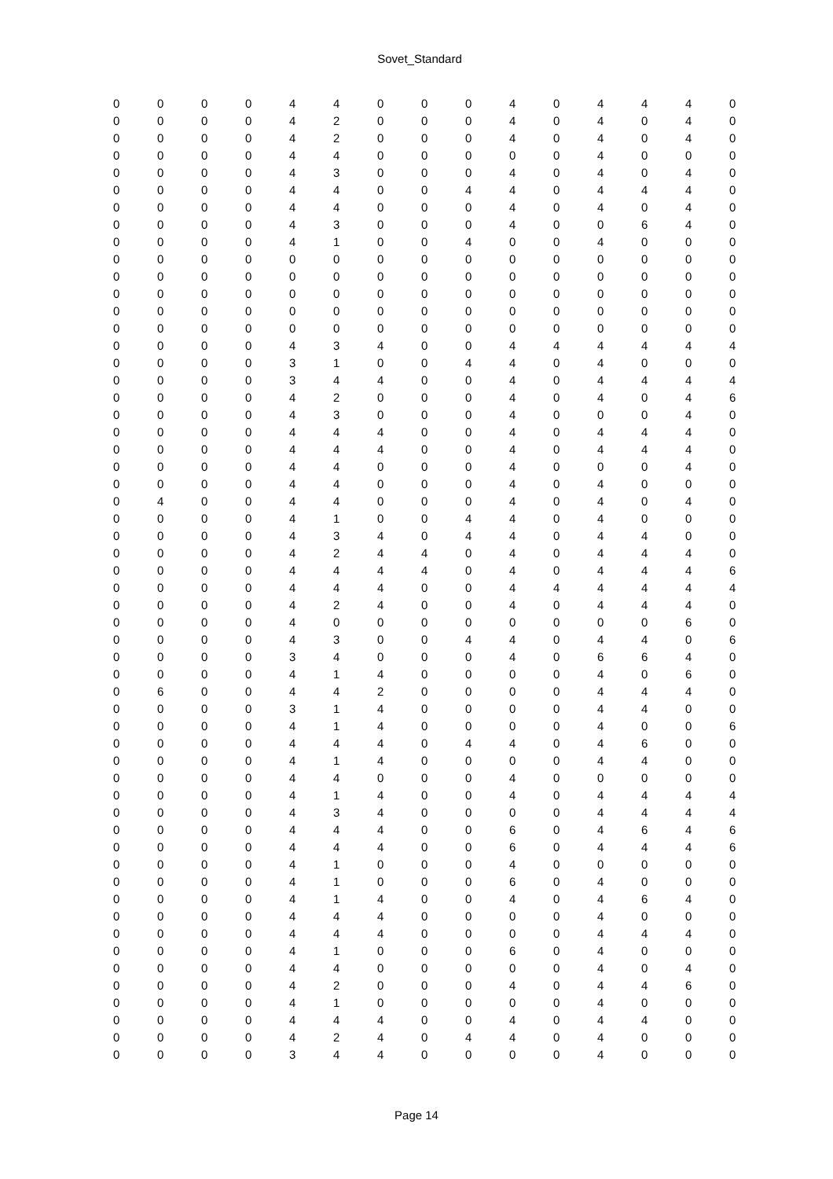Sovet_Standard
| 0 | 0 | 0 | 0 | 4 | 4 | 0 | 0 | 0 | 4 | 0 | 4 | 4 | 4 | 0 |
| 0 | 0 | 0 | 0 | 4 | 2 | 0 | 0 | 0 | 4 | 0 | 4 | 0 | 4 | 0 |
| 0 | 0 | 0 | 0 | 4 | 2 | 0 | 0 | 0 | 4 | 0 | 4 | 0 | 4 | 0 |
| 0 | 0 | 0 | 0 | 4 | 4 | 0 | 0 | 0 | 0 | 0 | 4 | 0 | 0 | 0 |
| 0 | 0 | 0 | 0 | 4 | 3 | 0 | 0 | 0 | 4 | 0 | 4 | 0 | 4 | 0 |
| 0 | 0 | 0 | 0 | 4 | 4 | 0 | 0 | 4 | 4 | 0 | 4 | 4 | 4 | 0 |
| 0 | 0 | 0 | 0 | 4 | 4 | 0 | 0 | 0 | 4 | 0 | 4 | 0 | 4 | 0 |
| 0 | 0 | 0 | 0 | 4 | 3 | 0 | 0 | 0 | 4 | 0 | 0 | 6 | 4 | 0 |
| 0 | 0 | 0 | 0 | 4 | 1 | 0 | 0 | 4 | 0 | 0 | 4 | 0 | 0 | 0 |
| 0 | 0 | 0 | 0 | 0 | 0 | 0 | 0 | 0 | 0 | 0 | 0 | 0 | 0 | 0 |
| 0 | 0 | 0 | 0 | 0 | 0 | 0 | 0 | 0 | 0 | 0 | 0 | 0 | 0 | 0 |
| 0 | 0 | 0 | 0 | 0 | 0 | 0 | 0 | 0 | 0 | 0 | 0 | 0 | 0 | 0 |
| 0 | 0 | 0 | 0 | 0 | 0 | 0 | 0 | 0 | 0 | 0 | 0 | 0 | 0 | 0 |
| 0 | 0 | 0 | 0 | 0 | 0 | 0 | 0 | 0 | 0 | 0 | 0 | 0 | 0 | 0 |
| 0 | 0 | 0 | 0 | 4 | 3 | 4 | 0 | 0 | 4 | 4 | 4 | 4 | 4 | 4 |
| 0 | 0 | 0 | 0 | 3 | 1 | 0 | 0 | 4 | 4 | 0 | 4 | 0 | 0 | 0 |
| 0 | 0 | 0 | 0 | 3 | 4 | 4 | 0 | 0 | 4 | 0 | 4 | 4 | 4 | 4 |
| 0 | 0 | 0 | 0 | 4 | 2 | 0 | 0 | 0 | 4 | 0 | 4 | 0 | 4 | 6 |
| 0 | 0 | 0 | 0 | 4 | 3 | 0 | 0 | 0 | 4 | 0 | 0 | 0 | 4 | 0 |
| 0 | 0 | 0 | 0 | 4 | 4 | 4 | 0 | 0 | 4 | 0 | 4 | 4 | 4 | 0 |
| 0 | 0 | 0 | 0 | 4 | 4 | 4 | 0 | 0 | 4 | 0 | 4 | 4 | 4 | 0 |
| 0 | 0 | 0 | 0 | 4 | 4 | 0 | 0 | 0 | 4 | 0 | 0 | 0 | 4 | 0 |
| 0 | 0 | 0 | 0 | 4 | 4 | 0 | 0 | 0 | 4 | 0 | 4 | 0 | 0 | 0 |
| 0 | 4 | 0 | 0 | 4 | 4 | 0 | 0 | 0 | 4 | 0 | 4 | 0 | 4 | 0 |
| 0 | 0 | 0 | 0 | 4 | 1 | 0 | 0 | 4 | 4 | 0 | 4 | 0 | 0 | 0 |
| 0 | 0 | 0 | 0 | 4 | 3 | 4 | 0 | 4 | 4 | 0 | 4 | 4 | 0 | 0 |
| 0 | 0 | 0 | 0 | 4 | 2 | 4 | 4 | 0 | 4 | 0 | 4 | 4 | 4 | 0 |
| 0 | 0 | 0 | 0 | 4 | 4 | 4 | 4 | 0 | 4 | 0 | 4 | 4 | 4 | 6 |
| 0 | 0 | 0 | 0 | 4 | 4 | 4 | 0 | 0 | 4 | 4 | 4 | 4 | 4 | 4 |
| 0 | 0 | 0 | 0 | 4 | 2 | 4 | 0 | 0 | 4 | 0 | 4 | 4 | 4 | 0 |
| 0 | 0 | 0 | 0 | 4 | 0 | 0 | 0 | 0 | 0 | 0 | 0 | 0 | 6 | 0 |
| 0 | 0 | 0 | 0 | 4 | 3 | 0 | 0 | 4 | 4 | 0 | 4 | 4 | 0 | 6 |
| 0 | 0 | 0 | 0 | 3 | 4 | 0 | 0 | 0 | 4 | 0 | 6 | 6 | 4 | 0 |
| 0 | 0 | 0 | 0 | 4 | 1 | 4 | 0 | 0 | 0 | 0 | 4 | 0 | 6 | 0 |
| 0 | 6 | 0 | 0 | 4 | 4 | 2 | 0 | 0 | 0 | 0 | 4 | 4 | 4 | 0 |
| 0 | 0 | 0 | 0 | 3 | 1 | 4 | 0 | 0 | 0 | 0 | 4 | 4 | 0 | 0 |
| 0 | 0 | 0 | 0 | 4 | 1 | 4 | 0 | 0 | 0 | 0 | 4 | 0 | 0 | 6 |
| 0 | 0 | 0 | 0 | 4 | 4 | 4 | 0 | 4 | 4 | 0 | 4 | 6 | 0 | 0 |
| 0 | 0 | 0 | 0 | 4 | 1 | 4 | 0 | 0 | 0 | 0 | 4 | 4 | 0 | 0 |
| 0 | 0 | 0 | 0 | 4 | 4 | 0 | 0 | 0 | 4 | 0 | 0 | 0 | 0 | 0 |
| 0 | 0 | 0 | 0 | 4 | 1 | 4 | 0 | 0 | 4 | 0 | 4 | 4 | 4 | 4 |
| 0 | 0 | 0 | 0 | 4 | 3 | 4 | 0 | 0 | 0 | 0 | 4 | 4 | 4 | 4 |
| 0 | 0 | 0 | 0 | 4 | 4 | 4 | 0 | 0 | 6 | 0 | 4 | 6 | 4 | 6 |
| 0 | 0 | 0 | 0 | 4 | 4 | 4 | 0 | 0 | 6 | 0 | 4 | 4 | 4 | 6 |
| 0 | 0 | 0 | 0 | 4 | 1 | 0 | 0 | 0 | 4 | 0 | 0 | 0 | 0 | 0 |
| 0 | 0 | 0 | 0 | 4 | 1 | 0 | 0 | 0 | 6 | 0 | 4 | 0 | 0 | 0 |
| 0 | 0 | 0 | 0 | 4 | 1 | 4 | 0 | 0 | 4 | 0 | 4 | 6 | 4 | 0 |
| 0 | 0 | 0 | 0 | 4 | 4 | 4 | 0 | 0 | 0 | 0 | 4 | 0 | 0 | 0 |
| 0 | 0 | 0 | 0 | 4 | 4 | 4 | 0 | 0 | 0 | 0 | 4 | 4 | 4 | 0 |
| 0 | 0 | 0 | 0 | 4 | 1 | 0 | 0 | 0 | 6 | 0 | 4 | 0 | 0 | 0 |
| 0 | 0 | 0 | 0 | 4 | 4 | 0 | 0 | 0 | 0 | 0 | 4 | 0 | 4 | 0 |
| 0 | 0 | 0 | 0 | 4 | 2 | 0 | 0 | 0 | 4 | 0 | 4 | 4 | 6 | 0 |
| 0 | 0 | 0 | 0 | 4 | 1 | 0 | 0 | 0 | 0 | 0 | 4 | 0 | 0 | 0 |
| 0 | 0 | 0 | 0 | 4 | 4 | 4 | 0 | 0 | 4 | 0 | 4 | 4 | 0 | 0 |
| 0 | 0 | 0 | 0 | 4 | 2 | 4 | 0 | 4 | 4 | 0 | 4 | 0 | 0 | 0 |
| 0 | 0 | 0 | 0 | 3 | 4 | 4 | 0 | 0 | 0 | 0 | 4 | 0 | 0 | 0 |
Page 14